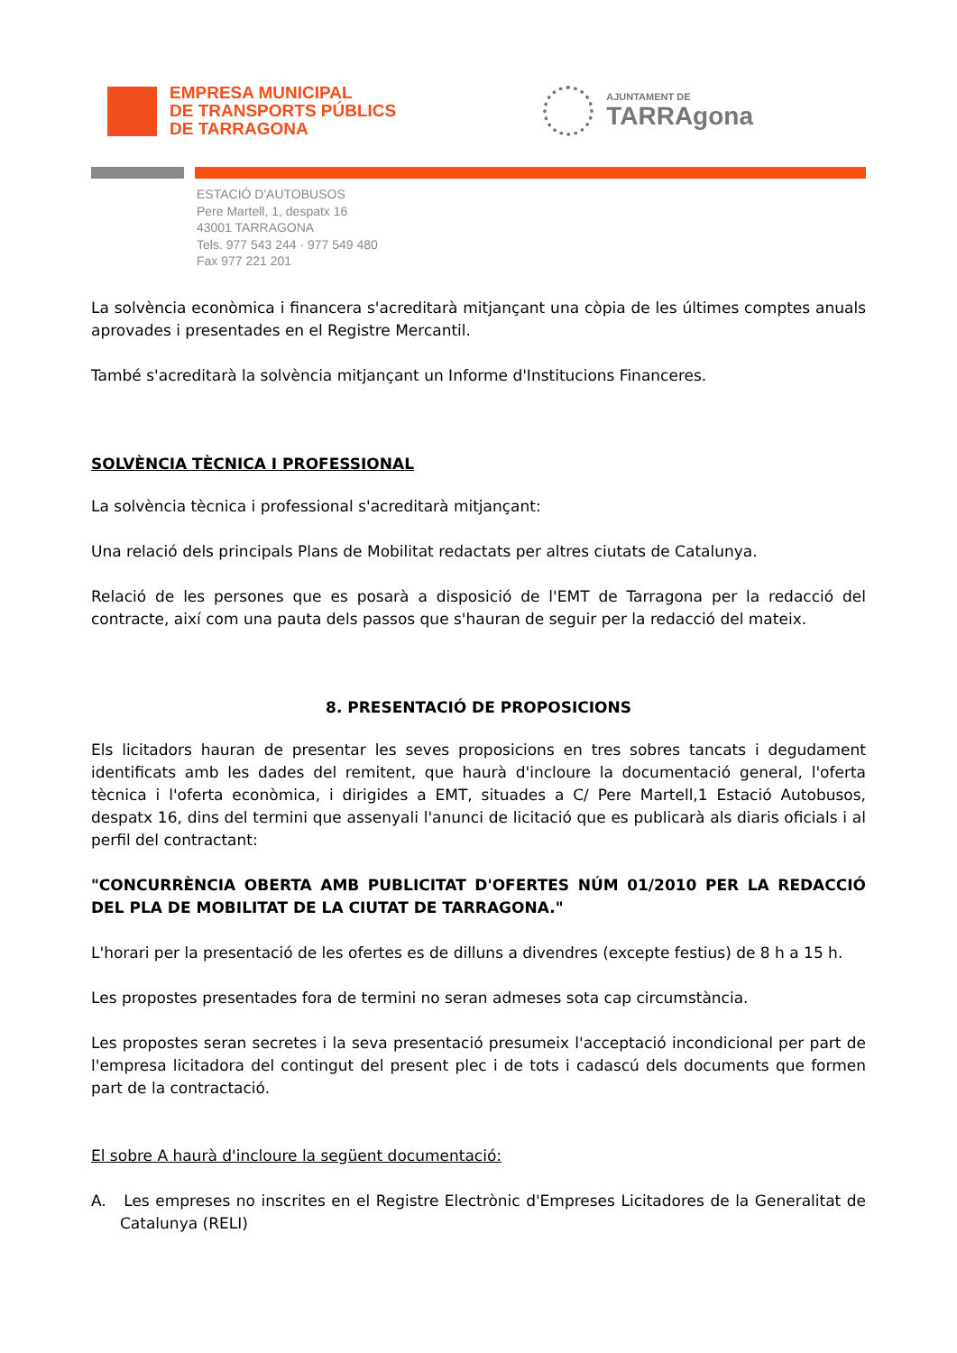EMPRESA MUNICIPAL
DE TRANSPORTS PÚBLICS
DE TARRAGONA
AJUNTAMENT DE
TARRAgona
ESTACIÓ D'AUTOBUSOS
Pere Martell, 1, despatx 16
43001 TARRAGONA
Tels. 977 543 244 · 977 549 480
Fax 977 221 201
La solvència econòmica i financera s'acreditarà mitjançant una còpia de les últimes comptes anuals aprovades i presentades en el Registre Mercantil.
També s'acreditarà la solvència mitjançant un Informe d'Institucions Financeres.
SOLVÈNCIA TÈCNICA I PROFESSIONAL
La solvència tècnica i professional s'acreditarà mitjançant:
Una relació dels principals Plans de Mobilitat redactats per altres ciutats de Catalunya.
Relació de les persones que es posarà a disposició de l'EMT de Tarragona per la redacció del contracte, així com una pauta dels passos que s'hauran de seguir per la redacció del mateix.
8. PRESENTACIÓ DE PROPOSICIONS
Els licitadors hauran de presentar les seves proposicions en tres sobres tancats i degudament identificats amb les dades del remitent, que haurà d'incloure la documentació general, l'oferta tècnica i l'oferta econòmica, i dirigides a EMT, situades a C/ Pere Martell,1 Estació Autobusos, despatx 16, dins del termini que assenyali l'anunci de licitació que es publicarà als diaris oficials i al perfil del contractant:
"CONCURRÈNCIA OBERTA AMB PUBLICITAT D'OFERTES NÚM 01/2010 PER LA REDACCIÓ DEL PLA DE MOBILITAT DE LA CIUTAT DE TARRAGONA."
L'horari per la presentació de les ofertes es de dilluns a divendres (excepte festius) de 8 h a 15 h.
Les propostes presentades fora de termini no seran admeses sota cap circumstància.
Les propostes seran secretes i la seva presentació presumeix l'acceptació incondicional per part de l'empresa licitadora del contingut del present plec i de tots i cadascú dels documents que formen part de la contractació.
El sobre A haurà d'incloure la següent documentació:
A. Les empreses no inscrites en el Registre Electrònic d'Empreses Licitadores de la Generalitat de Catalunya (RELI)